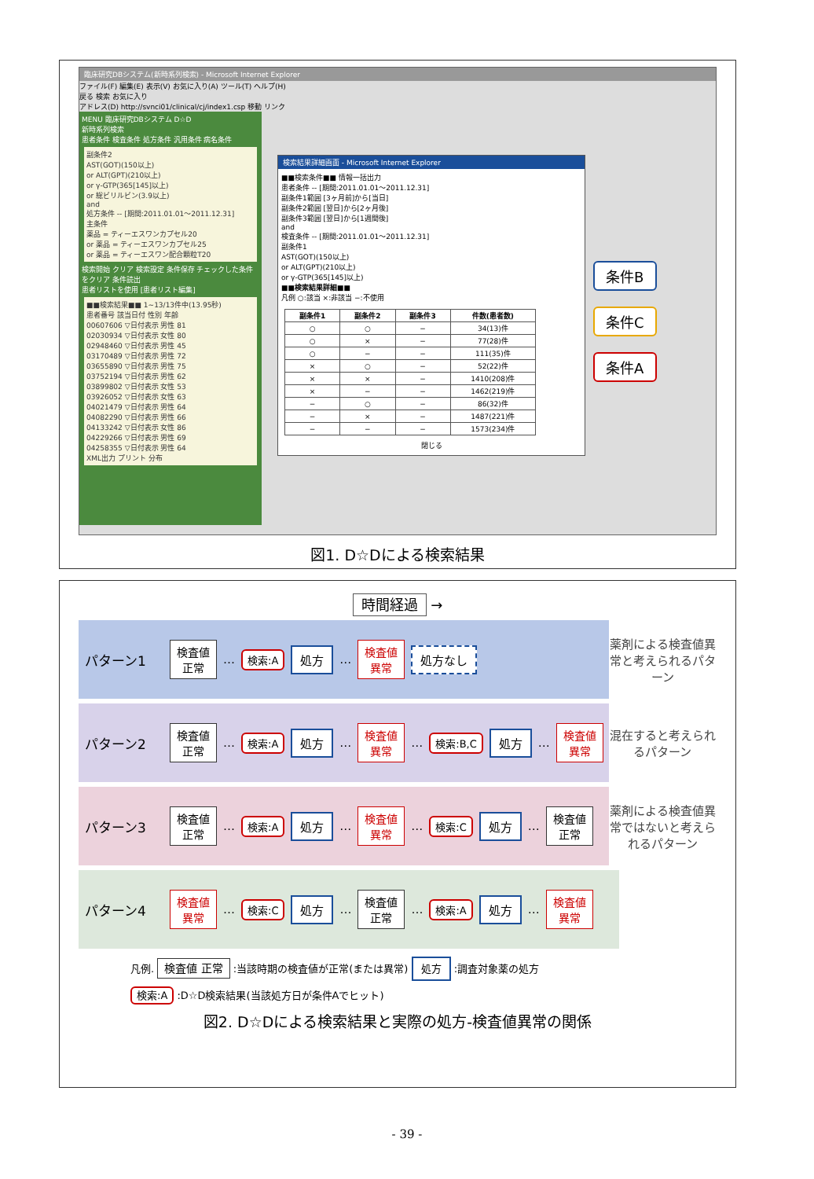臨床研究DBシステム(新時系列検索) - Microsoft Internet Explorer
ファイル(F) 編集(E) 表示(V) お気に入り(A) ツール(T) ヘルプ(H)
戻る 検索 お気に入り
アドレス(D) http://svnci01/clinical/cj/index1.csp 移動 リンク
MENU 臨床研究DBシステム D☆D
新時系列検索
患者条件 検査条件 処方条件 汎用条件 病名条件
副条件2
AST(GOT)(150以上)
or ALT(GPT)(210以上)
or γ-GTP(365[145]以上)
or 総ビリルビン(3.9以上)
and
処方条件 -- [期間:2011.01.01～2011.12.31]
主条件
薬品 = ティーエスワンカプセル20
or 薬品 = ティーエスワンカプセル25
or 薬品 = ティーエスワン配合顆粒T20
検索開始 クリア 検索設定 条件保存 チェックした条件をクリア 条件読出
患者リストを使用 [患者リスト編集]
■■検索結果■■ 1~13/13件中(13.95秒)
患者番号 該当日付 性別 年齢
00607606 ▽日付表示 男性 81
02030934 ▽日付表示 女性 80
02948460 ▽日付表示 男性 45
03170489 ▽日付表示 男性 72
03655890 ▽日付表示 男性 75
03752194 ▽日付表示 男性 62
03899802 ▽日付表示 女性 53
03926052 ▽日付表示 女性 63
04021479 ▽日付表示 男性 64
04082290 ▽日付表示 男性 66
04133242 ▽日付表示 女性 86
04229266 ▽日付表示 男性 69
04258355 ▽日付表示 男性 64
XML出力 プリント 分布
検索結果詳細画面 - Microsoft Internet Explorer
■■検索条件■■ 情報一括出力
患者条件 -- [期間:2011.01.01～2011.12.31]
副条件1範囲 [3ヶ月前]から[当日]
副条件2範囲 [翌日]から[2ヶ月後]
副条件3範囲 [翌日]から[1週間後]
and
検査条件 -- [期間:2011.01.01～2011.12.31]
副条件1
AST(GOT)(150以上)
or ALT(GPT)(210以上)
or γ-GTP(365[145]以上)
■■検索結果詳細■■
凡例 ○:該当 ×:非該当 −:不使用
| 副条件1 | 副条件2 | 副条件3 | 件数(患者数) |
| --- | --- | --- | --- |
| ○ | ○ | − | 34(13)件 |
| ○ | × | − | 77(28)件 |
| ○ | − | − | 111(35)件 |
| × | ○ | − | 52(22)件 |
| × | × | − | 1410(208)件 |
| × | − | − | 1462(219)件 |
| − | ○ | − | 86(32)件 |
| − | × | − | 1487(221)件 |
| − | − | − | 1573(234)件 |
閉じる
条件B
条件C
条件A
図1. D☆Dによる検索結果
時間経過 →
パターン1 検査値
正常 … 検索:A 処方 … 検査値
異常 処方なし
薬剤による検査値異常と考えられるパターン
パターン2 検査値
正常 … 検索:A 処方 … 検査値
異常 … 検索:B,C 処方 … 検査値
異常
混在すると考えられるパターン
パターン3 検査値
正常 … 検索:A 処方 … 検査値
異常 … 検索:C 処方 … 検査値
正常
薬剤による検査値異常ではないと考えられるパターン
パターン4 検査値
異常 … 検索:C 処方 … 検査値
正常 … 検索:A 処方 … 検査値
異常
凡例. 検査値 正常 :当該時期の検査値が正常(または異常) 処方 :調査対象薬の処方
検索:A :D☆D検索結果(当該処方日が条件Aでヒット)
図2. D☆Dによる検索結果と実際の処方-検査値異常の関係
- 39 -